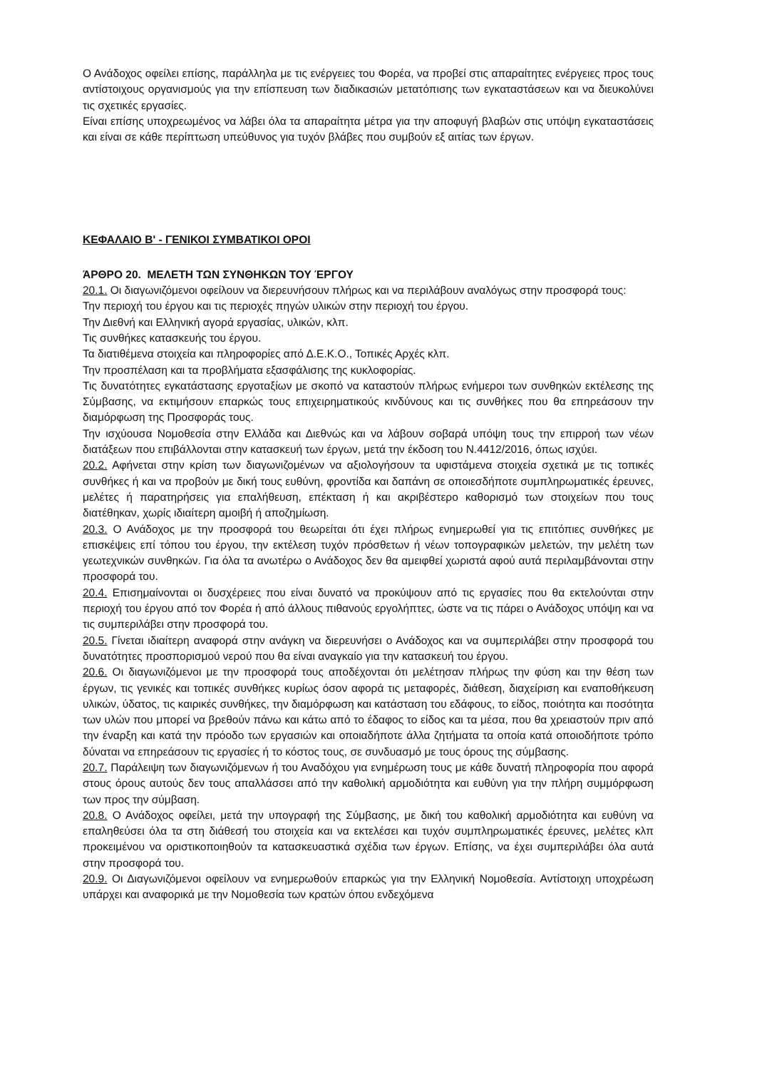Ο Ανάδοχος οφείλει επίσης, παράλληλα με τις ενέργειες του Φορέα, να προβεί στις απαραίτητες ενέργειες προς τους αντίστοιχους οργανισμούς για την επίσπευση των διαδικασιών μετατόπισης των εγκαταστάσεων και να διευκολύνει τις σχετικές εργασίες.
Είναι επίσης υποχρεωμένος να λάβει όλα τα απαραίτητα μέτρα για την αποφυγή βλαβών στις υπόψη εγκαταστάσεις και είναι σε κάθε περίπτωση υπεύθυνος για τυχόν βλάβες που συμβούν εξ αιτίας των έργων.
ΚΕΦΑΛΑΙΟ Β' - ΓΕΝΙΚΟΙ ΣΥΜΒΑΤΙΚΟΙ ΟΡΟΙ
ΆΡΘΡΟ 20. ΜΕΛΕΤΗ ΤΩΝ ΣΥΝΘΗΚΩΝ ΤΟΥ ΈΡΓΟΥ
20.1. Οι διαγωνιζόμενοι οφείλουν να διερευνήσουν πλήρως και να περιλάβουν αναλόγως στην προσφορά τους:
Την περιοχή του έργου και τις περιοχές πηγών υλικών στην περιοχή του έργου.
Την Διεθνή και Ελληνική αγορά εργασίας, υλικών, κλπ.
Τις συνθήκες κατασκευής του έργου.
Τα διατιθέμενα στοιχεία και πληροφορίες από Δ.Ε.Κ.Ο., Τοπικές Αρχές κλπ.
Την προσπέλαση και τα προβλήματα εξασφάλισης της κυκλοφορίας.
Τις δυνατότητες εγκατάστασης εργοταξίων με σκοπό να καταστούν πλήρως ενήμεροι των συνθηκών εκτέλεσης της Σύμβασης, να εκτιμήσουν επαρκώς τους επιχειρηματικούς κινδύνους και τις συνθήκες που θα επηρεάσουν την διαμόρφωση της Προσφοράς τους.
Την ισχύουσα Νομοθεσία στην Ελλάδα και Διεθνώς και να λάβουν σοβαρά υπόψη τους την επιρροή των νέων διατάξεων που επιβάλλονται στην κατασκευή των έργων, μετά την έκδοση του Ν.4412/2016, όπως ισχύει.
20.2. Αφήνεται στην κρίση των διαγωνιζομένων να αξιολογήσουν τα υφιστάμενα στοιχεία σχετικά με τις τοπικές συνθήκες ή και να προβούν με δική τους ευθύνη, φροντίδα και δαπάνη σε οποιεσδήποτε συμπληρωματικές έρευνες, μελέτες ή παρατηρήσεις για επαλήθευση, επέκταση ή και ακριβέστερο καθορισμό των στοιχείων που τους διατέθηκαν, χωρίς ιδιαίτερη αμοιβή ή αποζημίωση.
20.3. Ο Ανάδοχος με την προσφορά του θεωρείται ότι έχει πλήρως ενημερωθεί για τις επιτόπιες συνθήκες με επισκέψεις επί τόπου του έργου, την εκτέλεση τυχόν πρόσθετων ή νέων τοπογραφικών μελετών, την μελέτη των γεωτεχνικών συνθηκών. Για όλα τα ανωτέρω ο Ανάδοχος δεν θα αμειφθεί χωριστά αφού αυτά περιλαμβάνονται στην προσφορά του.
20.4. Επισημαίνονται οι δυσχέρειες που είναι δυνατό να προκύψουν από τις εργασίες που θα εκτελούνται στην περιοχή του έργου από τον Φορέα ή από άλλους πιθανούς εργολήπτες, ώστε να τις πάρει ο Ανάδοχος υπόψη και να τις συμπεριλάβει στην προσφορά του.
20.5. Γίνεται ιδιαίτερη αναφορά στην ανάγκη να διερευνήσει ο Ανάδοχος και να συμπεριλάβει στην προσφορά του δυνατότητες προσπορισμού νερού που θα είναι αναγκαίο για την κατασκευή του έργου.
20.6. Οι διαγωνιζόμενοι με την προσφορά τους αποδέχονται ότι μελέτησαν πλήρως την φύση και την θέση των έργων, τις γενικές και τοπικές συνθήκες κυρίως όσον αφορά τις μεταφορές, διάθεση, διαχείριση και εναποθήκευση υλικών, ύδατος, τις καιρικές συνθήκες, την διαμόρφωση και κατάσταση του εδάφους, το είδος, ποιότητα και ποσότητα των υλών που μπορεί να βρεθούν πάνω και κάτω από το έδαφος το είδος και τα μέσα, που θα χρειαστούν πριν από την έναρξη και κατά την πρόοδο των εργασιών και οποιαδήποτε άλλα ζητήματα τα οποία κατά οποιοδήποτε τρόπο δύναται να επηρεάσουν τις εργασίες ή το κόστος τους, σε συνδυασμό με τους όρους της σύμβασης.
20.7. Παράλειψη των διαγωνιζόμενων ή του Αναδόχου για ενημέρωση τους με κάθε δυνατή πληροφορία που αφορά στους όρους αυτούς δεν τους απαλλάσσει από την καθολική αρμοδιότητα και ευθύνη για την πλήρη συμμόρφωση των προς την σύμβαση.
20.8. Ο Ανάδοχος οφείλει, μετά την υπογραφή της Σύμβασης, με δική του καθολική αρμοδιότητα και ευθύνη να επαληθεύσει όλα τα στη διάθεσή του στοιχεία και να εκτελέσει και τυχόν συμπληρωματικές έρευνες, μελέτες κλπ προκειμένου να οριστικοποιηθούν τα κατασκευαστικά σχέδια των έργων. Επίσης, να έχει συμπεριλάβει όλα αυτά στην προσφορά του.
20.9. Οι Διαγωνιζόμενοι οφείλουν να ενημερωθούν επαρκώς για την Ελληνική Νομοθεσία. Αντίστοιχη υποχρέωση υπάρχει και αναφορικά με την Νομοθεσία των κρατών όπου ενδεχόμενα